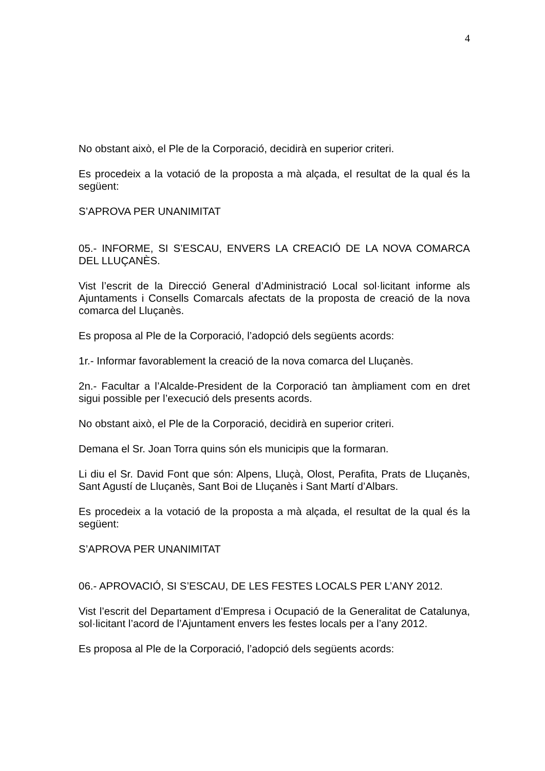4
No obstant això, el Ple de la Corporació, decidirà en superior criteri.
Es procedeix a la votació de la proposta a mà alçada, el resultat de la qual és la següent:
S’APROVA PER UNANIMITAT
05.- INFORME, SI S’ESCAU, ENVERS LA CREACIÓ DE LA NOVA COMARCA DEL LLUÇANÈS.
Vist l’escrit de la Direcció General d’Administració Local sol·licitant informe als Ajuntaments i Consells Comarcals afectats de la proposta de creació de la nova comarca del Lluçanès.
Es proposa al Ple de la Corporació, l’adopció dels següents acords:
1r.- Informar favorablement la creació de la nova comarca del Lluçanès.
2n.- Facultar a l’Alcalde-President de la Corporació tan àmpliament com en dret sigui possible per l’execució dels presents acords.
No obstant això, el Ple de la Corporació, decidirà en superior criteri.
Demana el Sr. Joan Torra quins són els municipis que la formaran.
Li diu el Sr. David Font que són: Alpens, Lluçà, Olost, Perafita, Prats de Lluçanès, Sant Agustí de Lluçanès, Sant Boi de Lluçanès i Sant Martí d’Albars.
Es procedeix a la votació de la proposta a mà alçada, el resultat de la qual és la següent:
S’APROVA PER UNANIMITAT
06.- APROVACIÓ, SI S’ESCAU, DE LES FESTES LOCALS PER L’ANY 2012.
Vist l’escrit del Departament d’Empresa i Ocupació de la Generalitat de Catalunya, sol·licitant l’acord de l’Ajuntament envers les festes locals per a l’any 2012.
Es proposa al Ple de la Corporació, l’adopció dels següents acords: